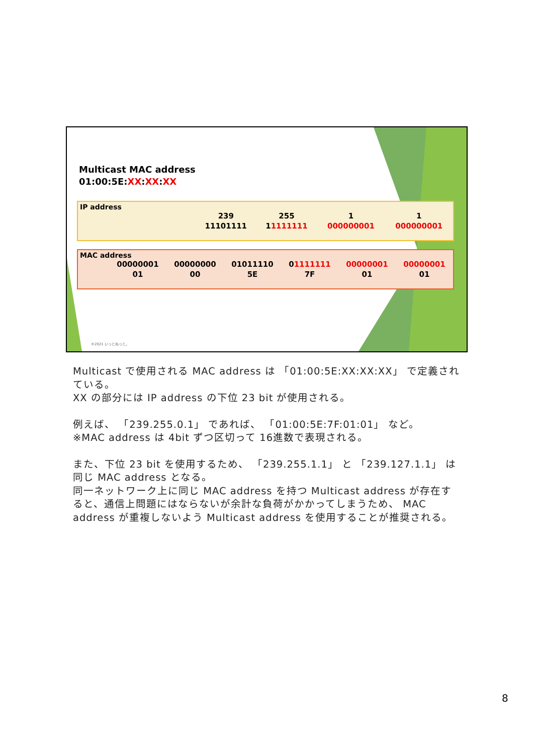Multicast MAC address
01:00:5E:XX:XX:XX
IP address
| | | 239 | 255 | 1 | 1 |
| | | 11101111 | 1 1111111 | 000000001 | 000000001 |
MAC address
| | 00000001 | 00000000 | 01011110 | 0 1111111 | 00000001 | 00000001 |
| | 01 | 00 | 5E | 7F | 01 | 01 |
©2021 いっとねっと。
Multicast で使用される MAC address は 「01:00:5E:XX:XX:XX」 で定義されている。
XX の部分には IP address の下位 23 bit が使用される。
例えば、 「239.255.0.1」 であれば、 「01:00:5E:7F:01:01」 など。
※MAC address は 4bit ずつ区切って 16進数で表現される。
また、下位 23 bit を使用するため、 「239.255.1.1」 と 「239.127.1.1」 は同じ MAC address となる。
同一ネットワーク上に同じ MAC address を持つ Multicast address が存在すると、通信上問題にはならないが余計な負荷がかかってしまうため、 MAC address が重複しないよう Multicast address を使用することが推奨される。
8